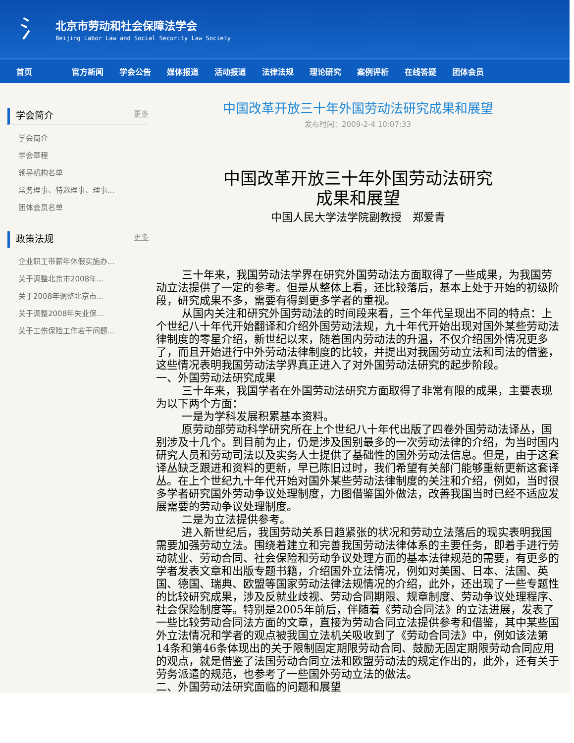氵
北京市劳动和社会保障法学会
Beijing Labor Law and Social Security Law Society
首页 官方新闻 学会公告 媒体报道 活动报道 法律法规 理论研究 案例评析 在线答疑 团体会员
学会简介 更多
学会简介
学会章程
领导机构名单
常务理事、特邀理事、理事...
团体会员名单
政策法规 更多
企业职工带薪年休假实施办...
关于调整北京市2008年...
关于2008年调整北京市...
关于调整2008年失业保...
关于工伤保险工作若干问题...
中国改革开放三十年外国劳动法研究成果和展望
发布时间：2009-2-4 10:07:33
中国改革开放三十年外国劳动法研究
成果和展望
中国人民大学法学院副教授　郑爱青
三十年来，我国劳动法学界在研究外国劳动法方面取得了一些成果，为我国劳动立法提供了一定的参考。但是从整体上看，还比较落后，基本上处于开始的初级阶段，研究成果不多，需要有得到更多学者的重视。
从国内关注和研究外国劳动法的时间段来看，三个年代呈现出不同的特点：上个世纪八十年代开始翻译和介绍外国劳动法规，九十年代开始出现对国外某些劳动法律制度的零星介绍，新世纪以来，随着国内劳动法的升温，不仅介绍国外情况更多了，而且开始进行中外劳动法律制度的比较，并提出对我国劳动立法和司法的借鉴，这些情况表明我国劳动法学界真正进入了对外国劳动法研究的起步阶段。
一、外国劳动法研究成果
三十年来，我国学者在外国劳动法研究方面取得了非常有限的成果，主要表现为以下两个方面：
一是为学科发展积累基本资料。
原劳动部劳动科学研究所在上个世纪八十年代出版了四卷外国劳动法译丛，国别涉及十几个。到目前为止，仍是涉及国别最多的一次劳动法律的介绍，为当时国内研究人员和劳动司法以及实务人士提供了基础性的国外劳动法信息。但是，由于这套译丛缺乏跟进和资料的更新，早已陈旧过时，我们希望有关部门能够重新更新这套译丛。在上个世纪九十年代开始对国外某些劳动法律制度的关注和介绍，例如，当时很多学者研究国外劳动争议处理制度，力图借鉴国外做法，改善我国当时已经不适应发展需要的劳动争议处理制度。
二是为立法提供参考。
进入新世纪后，我国劳动关系日趋紧张的状况和劳动立法落后的现实表明我国需要加强劳动立法。围绕着建立和完善我国劳动法律体系的主要任务，即着手进行劳动就业、劳动合同、社会保险和劳动争议处理方面的基本法律规范的需要，有更多的学者发表文章和出版专题书籍，介绍国外立法情况，例如对美国、日本、法国、英国、德国、瑞典、欧盟等国家劳动法律法规情况的介绍，此外，还出现了一些专题性的比较研究成果，涉及反就业歧视、劳动合同期限、规章制度、劳动争议处理程序、社会保险制度等。特别是2005年前后，伴随着《劳动合同法》的立法进展，发表了一些比较劳动合同法方面的文章，直接为劳动合同立法提供参考和借鉴，其中某些国外立法情况和学者的观点被我国立法机关吸收到了《劳动合同法》中，例如该法第14条和第46条体现出的关于限制固定期限劳动合同、鼓励无固定期限劳动合同应用的观点，就是借鉴了法国劳动合同立法和欧盟劳动法的规定作出的，此外，还有关于劳务派遣的规范，也参考了一些国外劳动立法的做法。
二、外国劳动法研究面临的问题和展望